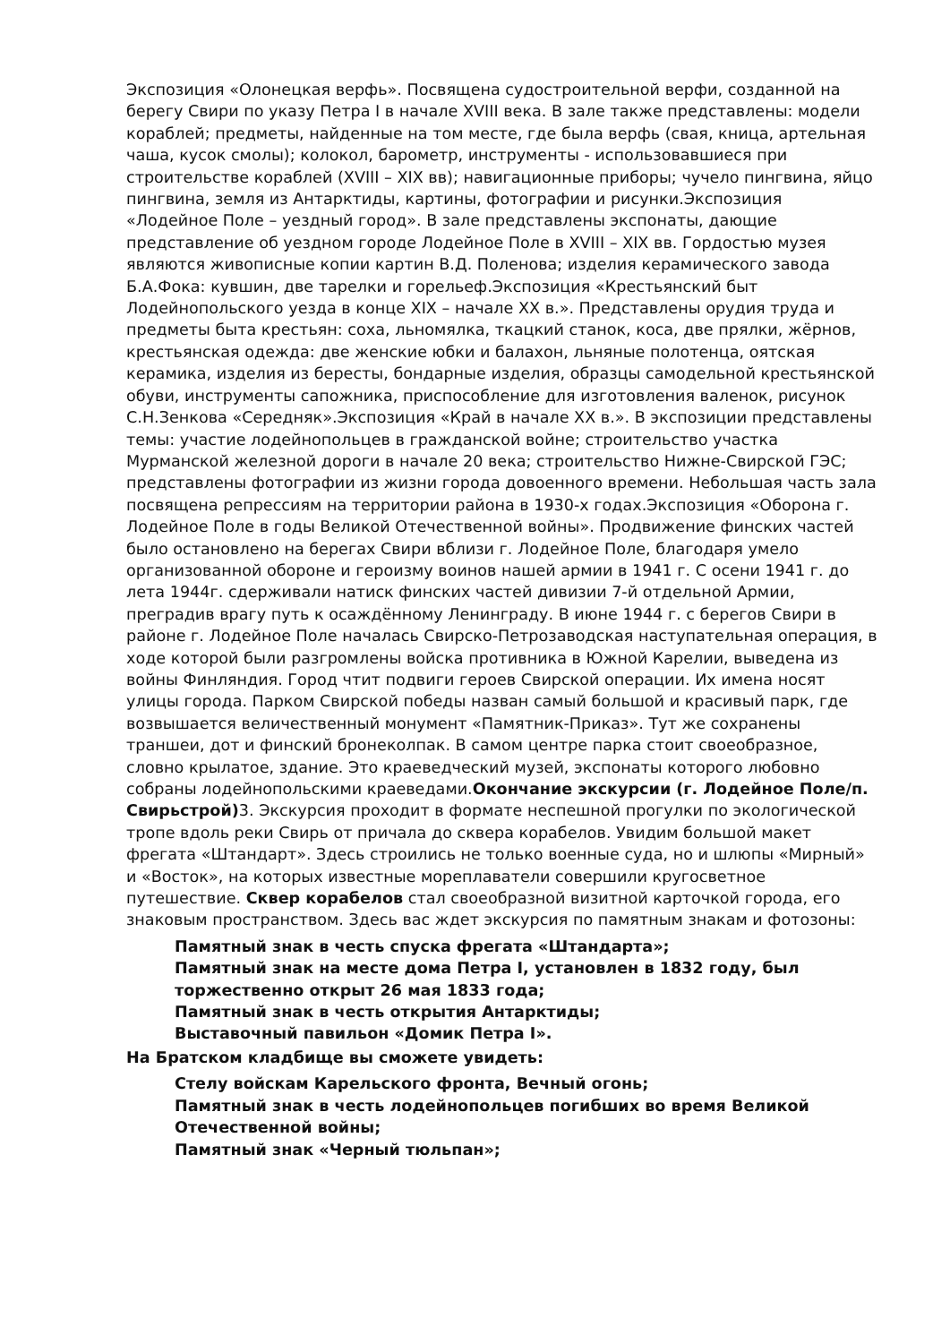Экспозиция «Олонецкая верфь». Посвящена судостроительной верфи, созданной на берегу Свири по указу Петра I в начале XVIII века. В зале также представлены: модели кораблей; предметы, найденные на том месте, где была верфь (свая, кница, артельная чаша, кусок смолы); колокол, барометр, инструменты - использовавшиеся при строительстве кораблей (XVIII – XIX вв); навигационные приборы; чучело пингвина, яйцо пингвина, земля из Антарктиды, картины, фотографии и рисунки.Экспозиция «Лодейное Поле – уездный город». В зале представлены экспонаты, дающие представление об уездном городе Лодейное Поле в XVIII – XIX вв. Гордостью музея являются живописные копии картин В.Д. Поленова; изделия керамического завода Б.А.Фока: кувшин, две тарелки и горельеф.Экспозиция «Крестьянский быт Лодейнопольского уезда в конце XIX – начале XX в.». Представлены орудия труда и предметы быта крестьян: соха, льномялка, ткацкий станок, коса, две прялки, жёрнов, крестьянская одежда: две женские юбки и балахон, льняные полотенца, оятская керамика, изделия из бересты, бондарные изделия, образцы самодельной крестьянской обуви, инструменты сапожника, приспособление для изготовления валенок, рисунок С.Н.Зенкова «Середняк».Экспозиция «Край в начале XX в.». В экспозиции представлены темы: участие лодейнопольцев в гражданской войне; строительство участка Мурманской железной дороги в начале 20 века; строительство Нижне-Свирской ГЭС; представлены фотографии из жизни города довоенного времени. Небольшая часть зала посвящена репрессиям на территории района в 1930-х годах.Экспозиция «Оборона г. Лодейное Поле в годы Великой Отечественной войны». Продвижение финских частей было остановлено на берегах Свири вблизи г. Лодейное Поле, благодаря умело организованной обороне и героизму воинов нашей армии в 1941 г. С осени 1941 г. до лета 1944г. сдерживали натиск финских частей дивизии 7-й отдельной Армии, преградив врагу путь к осаждённому Ленинграду. В июне 1944 г. с берегов Свири в районе г. Лодейное Поле началась Свирско-Петрозаводская наступательная операция, в ходе которой были разгромлены войска противника в Южной Карелии, выведена из войны Финляндия. Город чтит подвиги героев Свирской операции. Их имена носят улицы города. Парком Свирской победы назван самый большой и красивый парк, где возвышается величественный монумент «Памятник-Приказ». Тут же сохранены траншеи, дот и финский бронеколпак. В самом центре парка стоит своеобразное, словно крылатое, здание. Это краеведческий музей, экспонаты которого любовно собраны лодейнопольскими краеведами.Окончание экскурсии (г. Лодейное Поле/п. Свирьстрой) 3. Экскурсия проходит в формате неспешной прогулки по экологической тропе вдоль реки Свирь от причала до сквера корабелов. Увидим большой макет фрегата «Штандарт». Здесь строились не только военные суда, но и шлюпы «Мирный» и «Восток», на которых известные мореплаватели совершили кругосветное путешествие. Сквер корабелов стал своеобразной визитной карточкой города, его знаковым пространством. Здесь вас ждет экскурсия по памятным знакам и фотозоны:
Памятный знак в честь спуска фрегата «Штандарта»;
Памятный знак на месте дома Петра I, установлен в 1832 году, был торжественно открыт 26 мая 1833 года;
Памятный знак в честь открытия Антарктиды;
Выставочный павильон «Домик Петра I».
На Братском кладбище вы сможете увидеть:
Стелу войскам Карельского фронта, Вечный огонь;
Памятный знак в честь лодейнопольцев погибших во время Великой Отечественной войны;
Памятный знак «Черный тюльпан»;